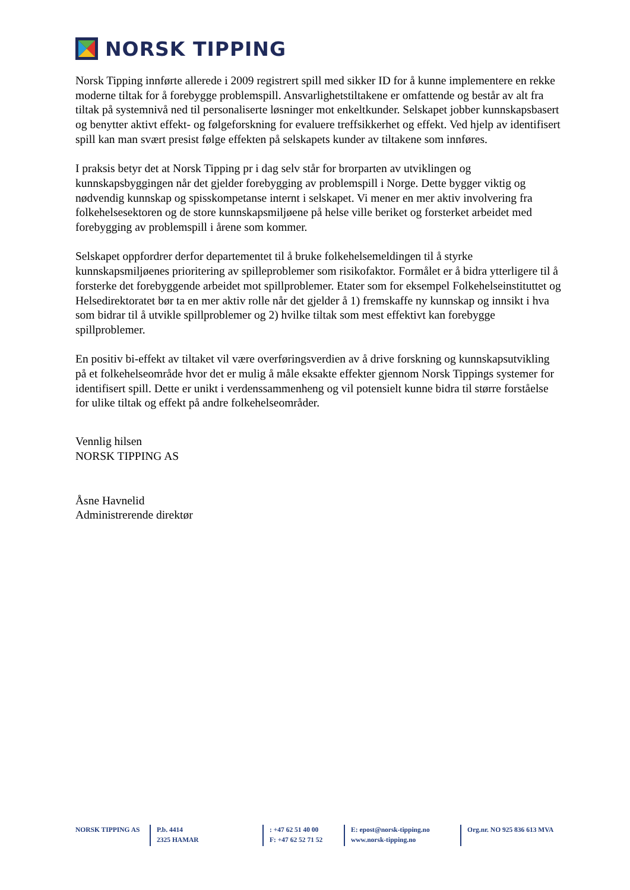NORSK TIPPING
Norsk Tipping innførte allerede i 2009 registrert spill med sikker ID for å kunne implementere en rekke moderne tiltak for å forebygge problemspill. Ansvarlighetstiltakene er omfattende og består av alt fra tiltak på systemnivå ned til personaliserte løsninger mot enkeltkunder. Selskapet jobber kunnskapsbasert og benytter aktivt effekt- og følgeforskning for evaluere treffsikkerhet og effekt. Ved hjelp av identifisert spill kan man svært presist følge effekten på selskapets kunder av tiltakene som innføres.
I praksis betyr det at Norsk Tipping pr i dag selv står for brorparten av utviklingen og kunnskapsbyggingen når det gjelder forebygging av problemspill i Norge. Dette bygger viktig og nødvendig kunnskap og spisskompetanse internt i selskapet. Vi mener en mer aktiv involvering fra folkehelsesektoren og de store kunnskapsmiljøene på helse ville beriket og forsterket arbeidet med forebygging av problemspill i årene som kommer.
Selskapet oppfordrer derfor departementet til å bruke folkehelsemeldingen til å styrke kunnskapsmiljøenes prioritering av spilleproblemer som risikofaktor. Formålet er å bidra ytterligere til å forsterke det forebyggende arbeidet mot spillproblemer. Etater som for eksempel Folkehelseinstituttet og Helsedirektoratet bør ta en mer aktiv rolle når det gjelder å 1) fremskaffe ny kunnskap og innsikt i hva som bidrar til å utvikle spillproblemer og 2) hvilke tiltak som mest effektivt kan forebygge spillproblemer.
En positiv bi-effekt av tiltaket vil være overføringsverdien av å drive forskning og kunnskapsutvikling på et folkehelseområde hvor det er mulig å måle eksakte effekter gjennom Norsk Tippings systemer for identifisert spill. Dette er unikt i verdenssammenheng og vil potensielt kunne bidra til større forståelse for ulike tiltak og effekt på andre folkehelseområder.
Vennlig hilsen
NORSK TIPPING AS
Åsne Havnelid
Administrerende direktør
NORSK TIPPING AS P.b. 4414
2325 HAMAR
: +47 62 51 40 00
F: +47 62 52 71 52
E: epost@norsk-tipping.no
www.norsk-tipping.no
Org.nr. NO 925 836 613 MVA